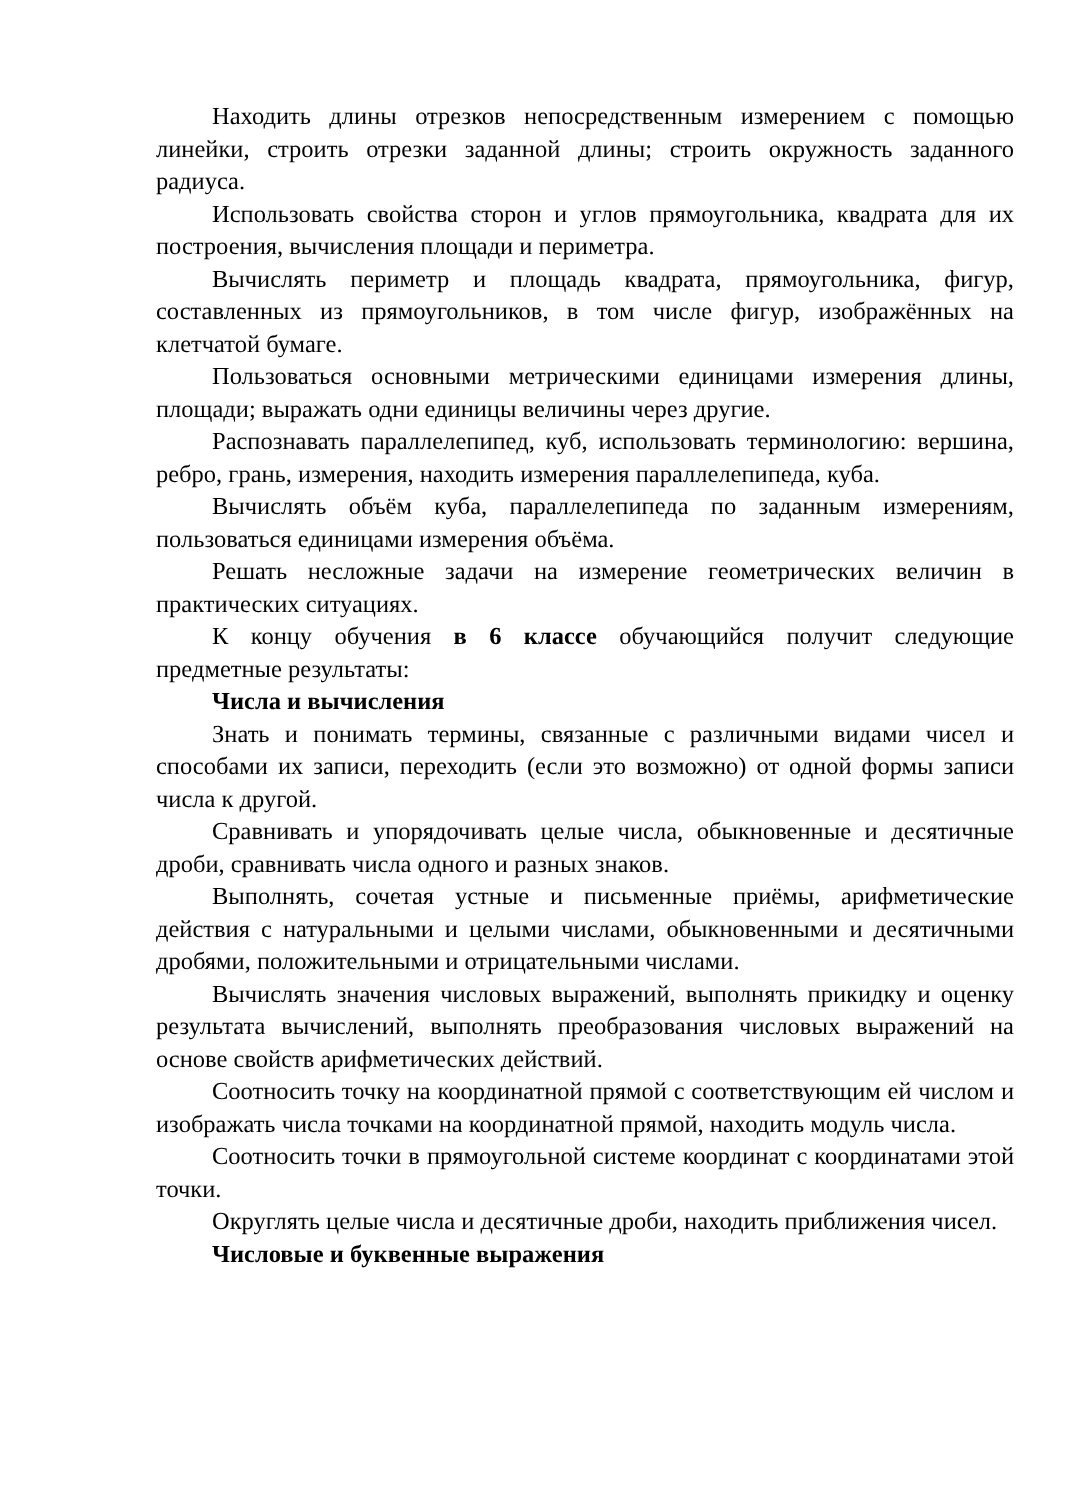Находить длины отрезков непосредственным измерением с помощью линейки, строить отрезки заданной длины; строить окружность заданного радиуса.
Использовать свойства сторон и углов прямоугольника, квадрата для их построения, вычисления площади и периметра.
Вычислять периметр и площадь квадрата, прямоугольника, фигур, составленных из прямоугольников, в том числе фигур, изображённых на клетчатой бумаге.
Пользоваться основными метрическими единицами измерения длины, площади; выражать одни единицы величины через другие.
Распознавать параллелепипед, куб, использовать терминологию: вершина, ребро, грань, измерения, находить измерения параллелепипеда, куба.
Вычислять объём куба, параллелепипеда по заданным измерениям, пользоваться единицами измерения объёма.
Решать несложные задачи на измерение геометрических величин в практических ситуациях.
К концу обучения в 6 классе обучающийся получит следующие предметные результаты:
Числа и вычисления
Знать и понимать термины, связанные с различными видами чисел и способами их записи, переходить (если это возможно) от одной формы записи числа к другой.
Сравнивать и упорядочивать целые числа, обыкновенные и десятичные дроби, сравнивать числа одного и разных знаков.
Выполнять, сочетая устные и письменные приёмы, арифметические действия с натуральными и целыми числами, обыкновенными и десятичными дробями, положительными и отрицательными числами.
Вычислять значения числовых выражений, выполнять прикидку и оценку результата вычислений, выполнять преобразования числовых выражений на основе свойств арифметических действий.
Соотносить точку на координатной прямой с соответствующим ей числом и изображать числа точками на координатной прямой, находить модуль числа.
Соотносить точки в прямоугольной системе координат с координатами этой точки.
Округлять целые числа и десятичные дроби, находить приближения чисел.
Числовые и буквенные выражения